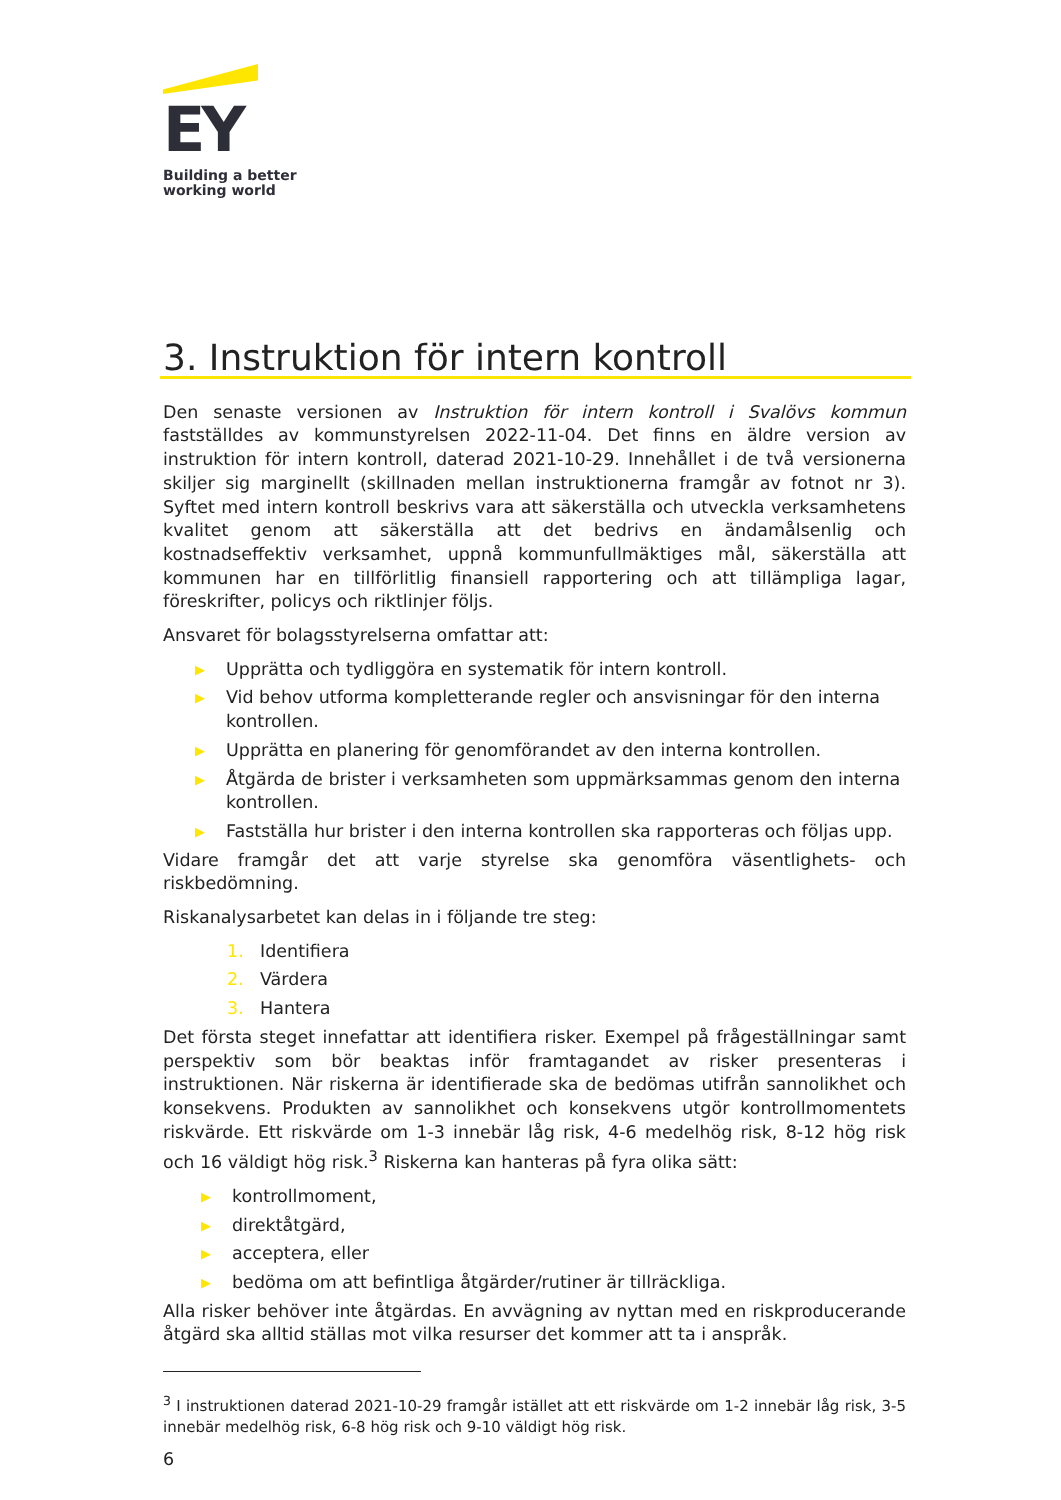EY
Building a better
working world
3. Instruktion för intern kontroll
Den senaste versionen av Instruktion för intern kontroll i Svalövs kommun fastställdes av kommunstyrelsen 2022-11-04. Det finns en äldre version av instruktion för intern kontroll, daterad 2021-10-29. Innehållet i de två versionerna skiljer sig marginellt (skillnaden mellan instruktionerna framgår av fotnot nr 3). Syftet med intern kontroll beskrivs vara att säkerställa och utveckla verksamhetens kvalitet genom att säkerställa att det bedrivs en ändamålsenlig och kostnadseffektiv verksamhet, uppnå kommunfullmäktiges mål, säkerställa att kommunen har en tillförlitlig finansiell rapportering och att tillämpliga lagar, föreskrifter, policys och riktlinjer följs.
Ansvaret för bolagsstyrelserna omfattar att:
▶ Upprätta och tydliggöra en systematik för intern kontroll.
▶ Vid behov utforma kompletterande regler och ansvisningar för den interna kontrollen.
▶ Upprätta en planering för genomförandet av den interna kontrollen.
▶ Åtgärda de brister i verksamheten som uppmärksammas genom den interna kontrollen.
▶ Fastställa hur brister i den interna kontrollen ska rapporteras och följas upp.
Vidare framgår det att varje styrelse ska genomföra väsentlighets- och riskbedömning.
Riskanalysarbetet kan delas in i följande tre steg:
1. Identifiera
2. Värdera
3. Hantera
Det första steget innefattar att identifiera risker. Exempel på frågeställningar samt perspektiv som bör beaktas inför framtagandet av risker presenteras i instruktionen. När riskerna är identifierade ska de bedömas utifrån sannolikhet och konsekvens. Produkten av sannolikhet och konsekvens utgör kontrollmomentets riskvärde. Ett riskvärde om 1-3 innebär låg risk, 4-6 medelhög risk, 8-12 hög risk och 16 väldigt hög risk.<sup>3</sup> Riskerna kan hanteras på fyra olika sätt:
▶ kontrollmoment,
▶ direktåtgärd,
▶ acceptera, eller
▶ bedöma om att befintliga åtgärder/rutiner är tillräckliga.
Alla risker behöver inte åtgärdas. En avvägning av nyttan med en riskproducerande åtgärd ska alltid ställas mot vilka resurser det kommer att ta i anspråk.
<sup>3</sup> I instruktionen daterad 2021-10-29 framgår istället att ett riskvärde om 1-2 innebär låg risk, 3-5 innebär medelhög risk, 6-8 hög risk och 9-10 väldigt hög risk.
6